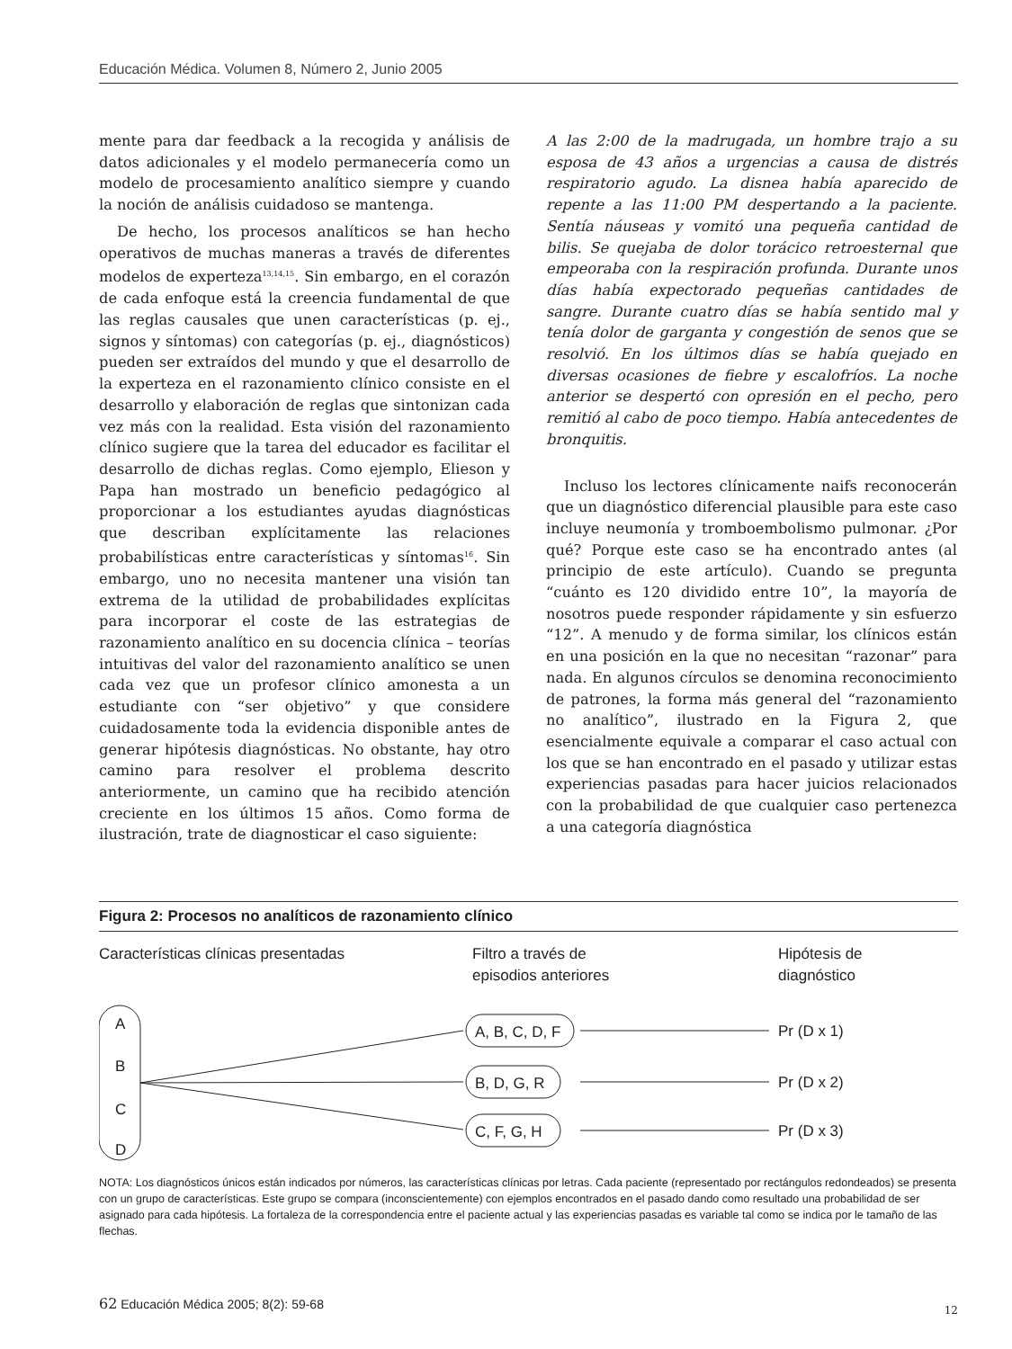Educación Médica. Volumen 8, Número 2, Junio 2005
mente para dar feedback a la recogida y análisis de datos adicionales y el modelo permanecería como un modelo de procesamiento analítico siempre y cuando la noción de análisis cuidadoso se mantenga.
De hecho, los procesos analíticos se han hecho operativos de muchas maneras a través de diferentes modelos de experteza<sup>13,14,15</sup>. Sin embargo, en el corazón de cada enfoque está la creencia fundamental de que las reglas causales que unen características (p. ej., signos y síntomas) con categorías (p. ej., diagnósticos) pueden ser extraídos del mundo y que el desarrollo de la experteza en el razonamiento clínico consiste en el desarrollo y elaboración de reglas que sintonizan cada vez más con la realidad. Esta visión del razonamiento clínico sugiere que la tarea del educador es facilitar el desarrollo de dichas reglas. Como ejemplo, Elieson y Papa han mostrado un beneficio pedagógico al proporcionar a los estudiantes ayudas diagnósticas que describan explícitamente las relaciones probabilísticas entre características y síntomas<sup>16</sup>. Sin embargo, uno no necesita mantener una visión tan extrema de la utilidad de probabilidades explícitas para incorporar el coste de las estrategias de razonamiento analítico en su docencia clínica – teorías intuitivas del valor del razonamiento analítico se unen cada vez que un profesor clínico amonesta a un estudiante con “ser objetivo” y que considere cuidadosamente toda la evidencia disponible antes de generar hipótesis diagnósticas. No obstante, hay otro camino para resolver el problema descrito anteriormente, un camino que ha recibido atención creciente en los últimos 15 años. Como forma de ilustración, trate de diagnosticar el caso siguiente:
A las 2:00 de la madrugada, un hombre trajo a su esposa de 43 años a urgencias a causa de distrés respiratorio agudo. La disnea había aparecido de repente a las 11:00 PM despertando a la paciente. Sentía náuseas y vomitó una pequeña cantidad de bilis. Se quejaba de dolor torácico retroesternal que empeoraba con la respiración profunda. Durante unos días había expectorado pequeñas cantidades de sangre. Durante cuatro días se había sentido mal y tenía dolor de garganta y congestión de senos que se resolvió. En los últimos días se había quejado en diversas ocasiones de fiebre y escalofríos. La noche anterior se despertó con opresión en el pecho, pero remitió al cabo de poco tiempo. Había antecedentes de bronquitis.
Incluso los lectores clínicamente naifs reconocerán que un diagnóstico diferencial plausible para este caso incluye neumonía y tromboembolismo pulmonar. ¿Por qué? Porque este caso se ha encontrado antes (al principio de este artículo). Cuando se pregunta “cuánto es 120 dividido entre 10”, la mayoría de nosotros puede responder rápidamente y sin esfuerzo “12”. A menudo y de forma similar, los clínicos están en una posición en la que no necesitan “razonar” para nada. En algunos círculos se denomina reconocimiento de patrones, la forma más general del “razonamiento no analítico”, ilustrado en la Figura 2, que esencialmente equivale a comparar el caso actual con los que se han encontrado en el pasado y utilizar estas experiencias pasadas para hacer juicios relacionados con la probabilidad de que cualquier caso pertenezca a una categoría diagnóstica
Figura 2: Procesos no analíticos de razonamiento clínico
Características clínicas presentadas
Filtro a través de
episodios anteriores
Hipótesis de
diagnóstico
A
B
C
D
A, B, C, D, F
B, D, G, R
C, F, G, H
Pr (D x 1)
Pr (D x 2)
Pr (D x 3)
NOTA: Los diagnósticos únicos están indicados por números, las características clínicas por letras. Cada paciente (representado por rectángulos redondeados) se presenta con un grupo de características. Este grupo se compara (inconscientemente) con ejemplos encontrados en el pasado dando como resultado una probabilidad de ser asignado para cada hipótesis. La fortaleza de la correspondencia entre el paciente actual y las experiencias pasadas es variable tal como se indica por le tamaño de las flechas.
62 Educación Médica 2005; 8(2): 59-68 12